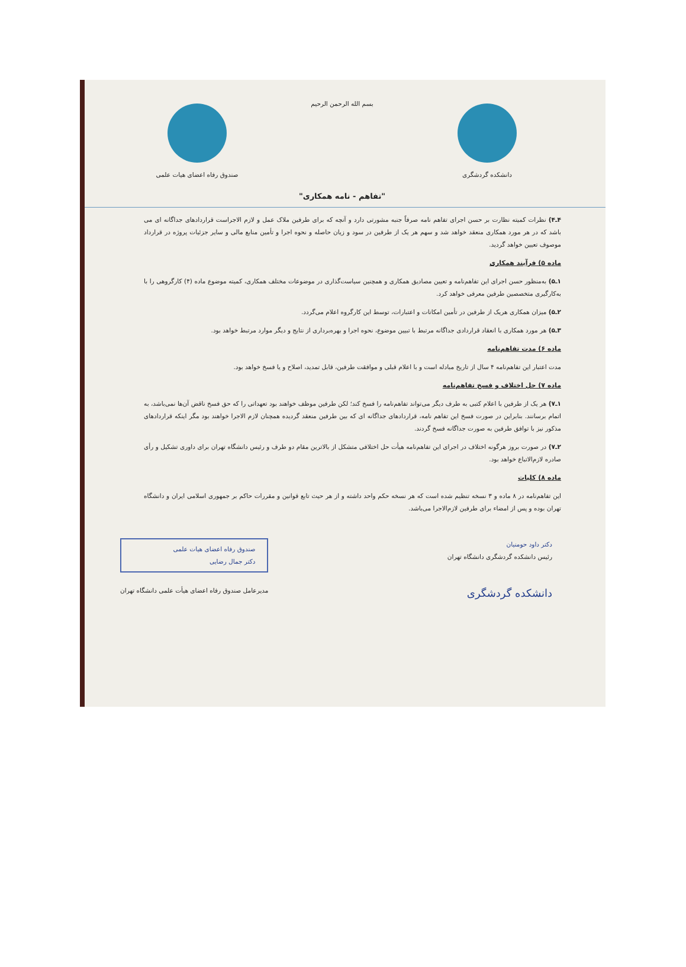دانشکده گردشگری
بسم الله الرحمن الرحیم
"تفاهم - نامه همکاری"
صندوق رفاه اعضای هیات علمی
۴ـ۴) نظرات کمیته نظارت بر حسن اجرای تفاهم نامه صرفاً جنبه مشورتی دارد و آنچه که برای طرفین ملاک عمل و لازم الاجراست قراردادهای جداگانه ای می باشد که در هر مورد همکاری منعقد خواهد شد و سهم هر یک از طرفین در سود و زیان حاصله و نحوه اجرا و تأمین منابع مالی و سایر جزئیات پروژه در قرارداد موصوف تعیین خواهد گردید.
ماده ۵) فرآیند همکاری
۱ـ۵) به‌منظور حسن اجرای این تفاهم‌نامه و تعیین مصادیق همکاری و همچنین سیاست‌گذاری در موضوعات مختلف همکاری، کمیته موضوع ماده (۴) کارگروهی را با به‌کارگیری متخصصین طرفین معرفی خواهد کرد.
۲ـ۵) میزان همکاری هریک از طرفین در تأمین امکانات و اعتبارات، توسط این کارگروه اعلام می‌گردد.
۳ـ۵) هر مورد همکاری با انعقاد قراردادی جداگانه مرتبط با تبیین موضوع، نحوه اجرا و بهره‌برداری از نتایج و دیگر موارد مرتبط خواهد بود.
ماده ۶) مدت تفاهم‌نامه
مدت اعتبار این تفاهم‌نامه ۴ سال از تاریخ مبادله است و با اعلام قبلی و موافقت طرفین، قابل تمدید، اصلاح و یا فسخ خواهد بود.
ماده ۷) حل اختلاف و فسخ تفاهم‌نامه
۱ـ۷) هر یک از طرفین با اعلام کتبی به طرف دیگر می‌تواند تفاهم‌نامه را فسخ کند؛ لکن طرفین موظف خواهند بود تعهداتی را که حق فسخ ناقض آن‌ها نمی‌باشد، به اتمام برسانند. بنابراین در صورت فسخ این تفاهم نامه، قراردادهای جداگانه ای که بین طرفین منعقد گردیده همچنان لازم الاجرا خواهند بود مگر اینکه قراردادهای مذکور نیز با توافق طرفین به صورت جداگانه فسخ گردند.
۲ـ۷) در صورت بروز هرگونه اختلاف در اجرای این تفاهم‌نامه هیأت حل اختلافی متشکل از بالاترین مقام دو طرف و رئیس دانشگاه تهران برای داوری تشکیل و رأی صادره لازم‌الاتباع خواهد بود.
ماده ۸) کلیات
این تفاهم‌نامه در ۸ ماده و ۳ نسخه تنظیم شده است که هر نسخه حکم واحد داشته و از هر حیث تابع قوانین و مقررات حاکم بر جمهوری اسلامی ایران و دانشگاه تهران بوده و پس از امضاء برای طرفین لازم‌الاجرا می‌باشد.
دکتر داود حومنیان
رئیس دانشکده گردشگری دانشگاه تهران
دانشکده گردشگری
صندوق رفاه اعضای هیات علمی
دکتر جمال رضایی
مدیرعامل صندوق رفاه اعضای هیأت علمی دانشگاه تهران